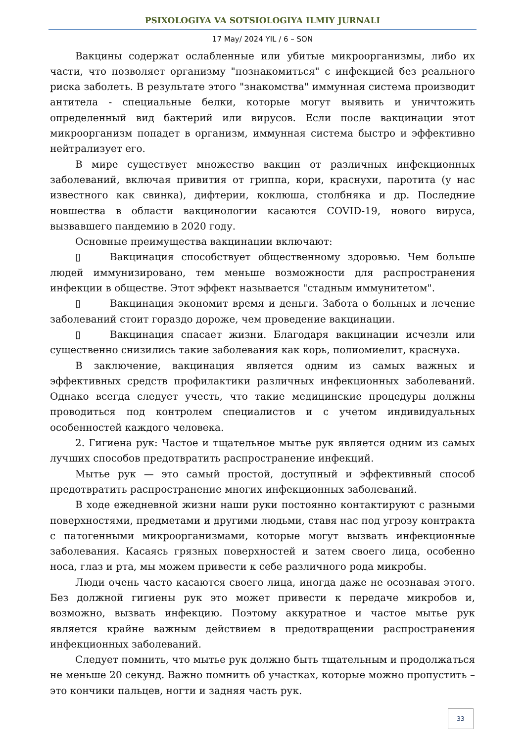PSIXOLOGIYA VA SOTSIOLOGIYA ILMIY JURNALI
17 May/ 2024 YIL / 6 – SON
Вакцины содержат ослабленные или убитые микроорганизмы, либо их части, что позволяет организму "познакомиться" с инфекцией без реального риска заболеть. В результате этого "знакомства" иммунная система производит антитела - специальные белки, которые могут выявить и уничтожить определенный вид бактерий или вирусов. Если после вакцинации этот микроорганизм попадет в организм, иммунная система быстро и эффективно нейтрализует его.
В мире существует множество вакцин от различных инфекционных заболеваний, включая привития от гриппа, кори, краснухи, паротита (у нас известного как свинка), дифтерии, коклюша, столбняка и др. Последние новшества в области вакцинологии касаются COVID-19, нового вируса, вызвавшего пандемию в 2020 году.
Основные преимущества вакцинации включают:
▯ Вакцинация способствует общественному здоровью. Чем больше людей иммунизировано, тем меньше возможности для распространения инфекции в обществе. Этот эффект называется "стадным иммунитетом".
▯ Вакцинация экономит время и деньги. Забота о больных и лечение заболеваний стоит гораздо дороже, чем проведение вакцинации.
▯ Вакцинация спасает жизни. Благодаря вакцинации исчезли или существенно снизились такие заболевания как корь, полиомиелит, краснуха.
В заключение, вакцинация является одним из самых важных и эффективных средств профилактики различных инфекционных заболеваний. Однако всегда следует учесть, что такие медицинские процедуры должны проводиться под контролем специалистов и с учетом индивидуальных особенностей каждого человека.
2. Гигиена рук: Частое и тщательное мытье рук является одним из самых лучших способов предотвратить распространение инфекций.
Мытье рук — это самый простой, доступный и эффективный способ предотвратить распространение многих инфекционных заболеваний.
В ходе ежедневной жизни наши руки постоянно контактируют с разными поверхностями, предметами и другими людьми, ставя нас под угрозу контракта с патогенными микроорганизмами, которые могут вызвать инфекционные заболевания. Касаясь грязных поверхностей и затем своего лица, особенно носа, глаз и рта, мы можем привести к себе различного рода микробы.
Люди очень часто касаются своего лица, иногда даже не осознавая этого. Без должной гигиены рук это может привести к передаче микробов и, возможно, вызвать инфекцию. Поэтому аккуратное и частое мытье рук является крайне важным действием в предотвращении распространения инфекционных заболеваний.
Следует помнить, что мытье рук должно быть тщательным и продолжаться не меньше 20 секунд. Важно помнить об участках, которые можно пропустить – это кончики пальцев, ногти и задняя часть рук.
33